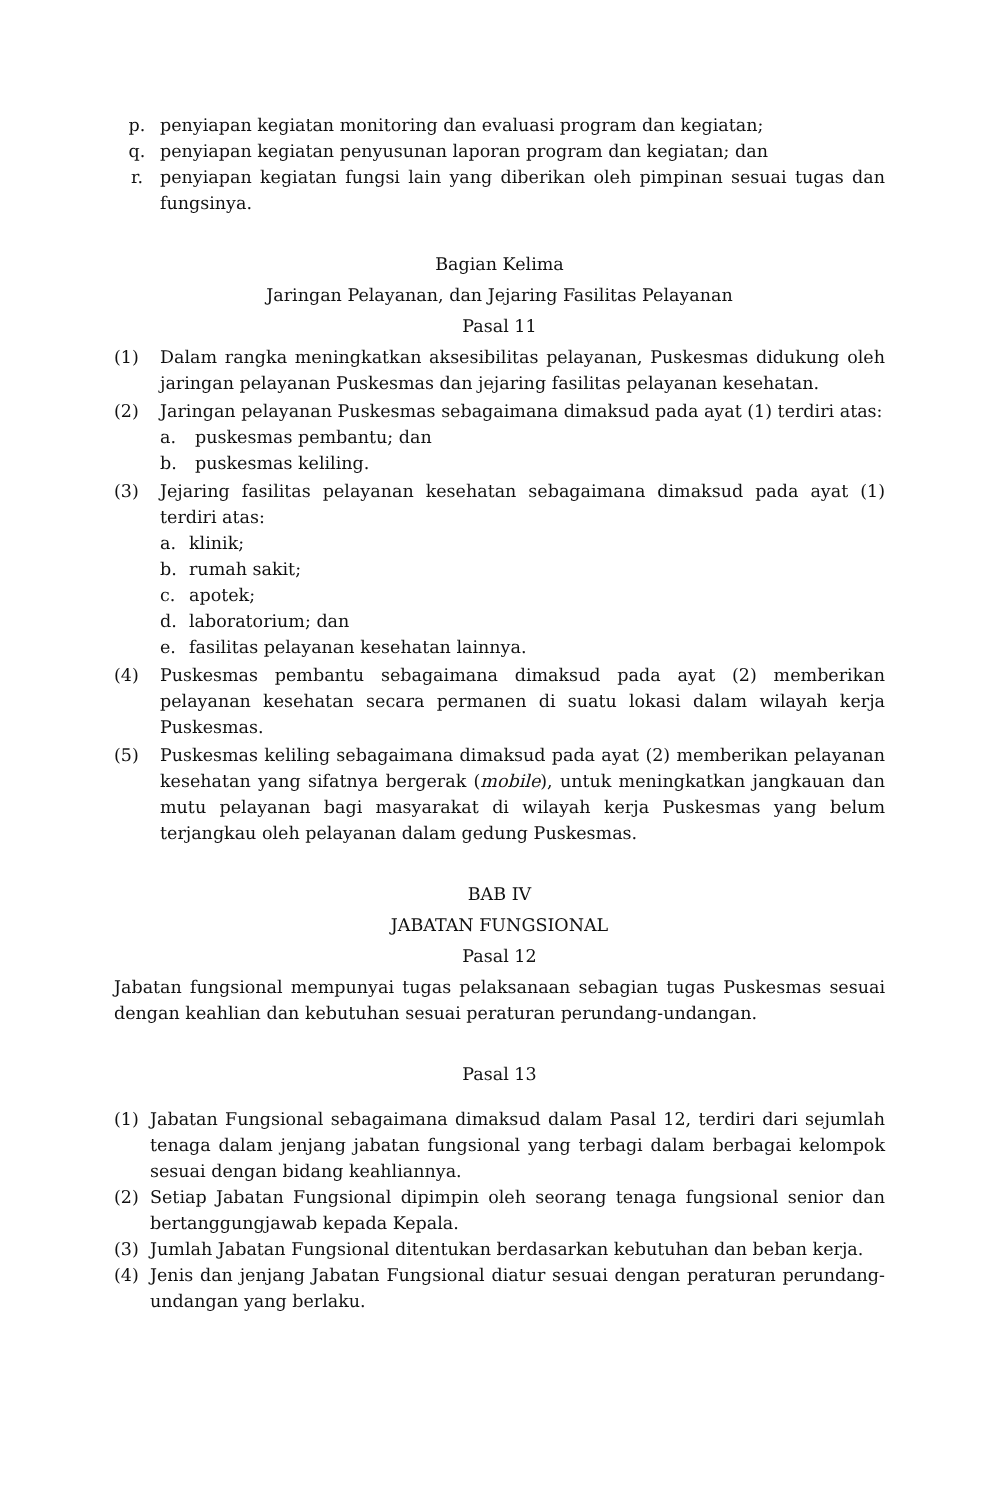p. penyiapan kegiatan monitoring dan evaluasi program dan kegiatan;
q. penyiapan kegiatan penyusunan laporan program dan kegiatan; dan
r. penyiapan kegiatan fungsi lain yang diberikan oleh pimpinan sesuai tugas dan fungsinya.
Bagian Kelima
Jaringan Pelayanan, dan Jejaring Fasilitas Pelayanan
Pasal 11
(1) Dalam rangka meningkatkan aksesibilitas pelayanan, Puskesmas didukung oleh jaringan pelayanan Puskesmas dan jejaring fasilitas pelayanan kesehatan.
(2) Jaringan pelayanan Puskesmas sebagaimana dimaksud pada ayat (1) terdiri atas:
a. puskesmas pembantu; dan
b. puskesmas keliling.
(3) Jejaring fasilitas pelayanan kesehatan sebagaimana dimaksud pada ayat (1) terdiri atas:
a. klinik;
b. rumah sakit;
c. apotek;
d. laboratorium; dan
e. fasilitas pelayanan kesehatan lainnya.
(4) Puskesmas pembantu sebagaimana dimaksud pada ayat (2) memberikan pelayanan kesehatan secara permanen di suatu lokasi dalam wilayah kerja Puskesmas.
(5) Puskesmas keliling sebagaimana dimaksud pada ayat (2) memberikan pelayanan kesehatan yang sifatnya bergerak (mobile), untuk meningkatkan jangkauan dan mutu pelayanan bagi masyarakat di wilayah kerja Puskesmas yang belum terjangkau oleh pelayanan dalam gedung Puskesmas.
BAB IV
JABATAN FUNGSIONAL
Pasal 12
Jabatan fungsional mempunyai tugas pelaksanaan sebagian tugas Puskesmas sesuai dengan keahlian dan kebutuhan sesuai peraturan perundang-undangan.
Pasal 13
(1) Jabatan Fungsional sebagaimana dimaksud dalam Pasal 12, terdiri dari sejumlah tenaga dalam jenjang jabatan fungsional yang terbagi dalam berbagai kelompok sesuai dengan bidang keahliannya.
(2) Setiap Jabatan Fungsional dipimpin oleh seorang tenaga fungsional senior dan bertanggungjawab kepada Kepala.
(3) Jumlah Jabatan Fungsional ditentukan berdasarkan kebutuhan dan beban kerja.
(4) Jenis dan jenjang Jabatan Fungsional diatur sesuai dengan peraturan perundang-undangan yang berlaku.